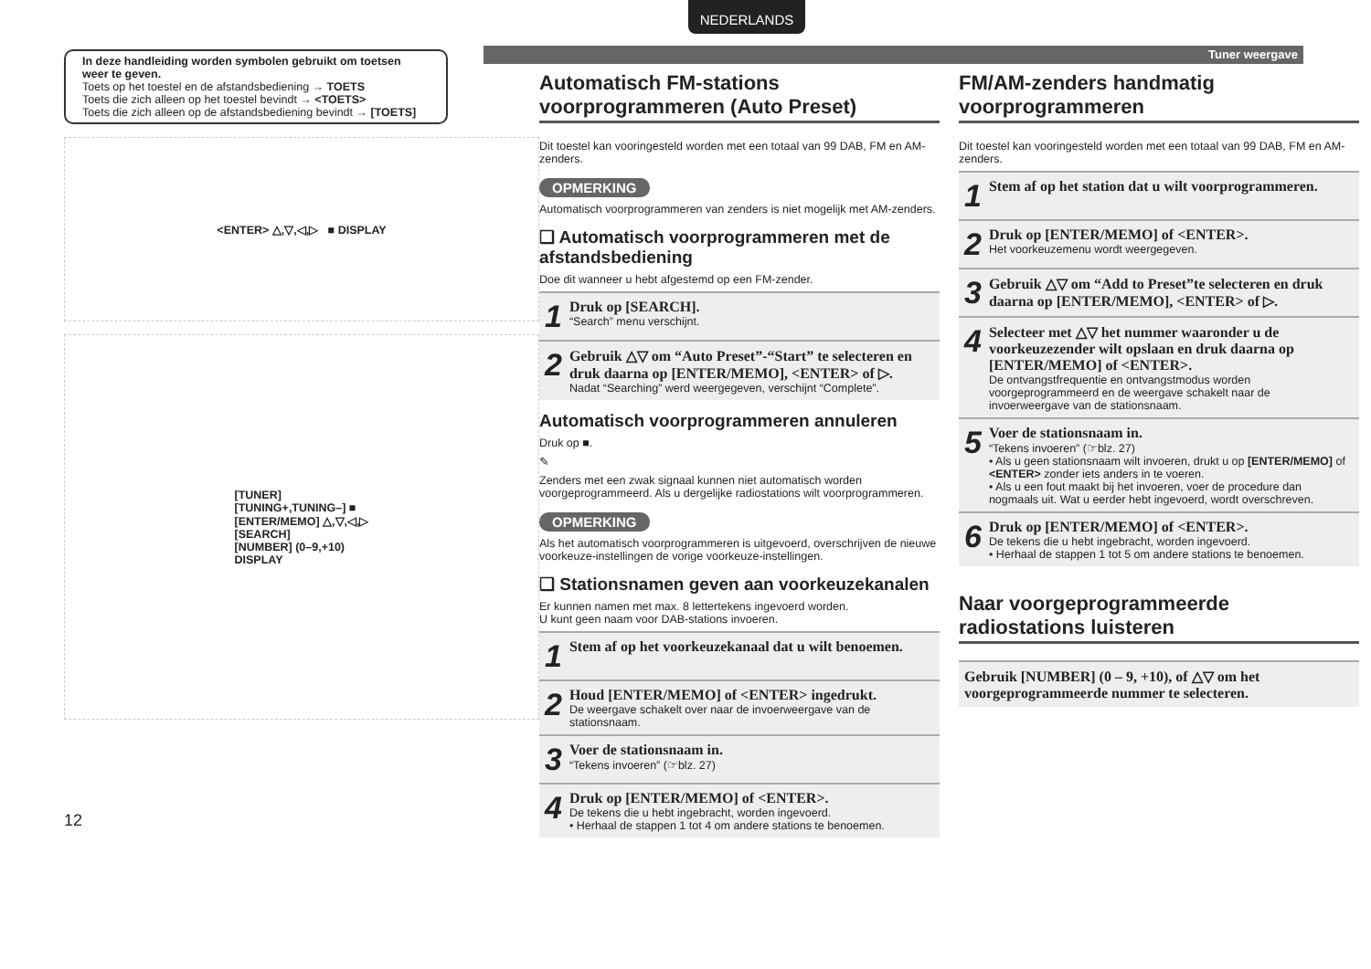NEDERLANDS
Tuner weergave
In deze handleiding worden symbolen gebruikt om toetsen weer te geven.
Toets op het toestel en de afstandsbediening → TOETS
Toets die zich alleen op het toestel bevindt → <TOETS>
Toets die zich alleen op de afstandsbediening bevindt → [TOETS]
<ENTER> △,▽,◁,▷ ■ DISPLAY
[TUNER]
[TUNING+,TUNING–] ■
[ENTER/MEMO] △,▽,◁,▷
[SEARCH]
[NUMBER] (0–9,+10)
DISPLAY
12
Automatisch FM-stations voorprogrammeren (Auto Preset)
Dit toestel kan vooringesteld worden met een totaal van 99 DAB, FM en AM-zenders.
OPMERKING
Automatisch voorprogrammeren van zenders is niet mogelijk met AM-zenders.
❑ Automatisch voorprogrammeren met de afstandsbediening
Doe dit wanneer u hebt afgestemd op een FM-zender.
1
Druk op [SEARCH].
“Search” menu verschijnt.
2
Gebruik △▽ om “Auto Preset”-“Start” te selecteren en druk daarna op [ENTER/MEMO], <ENTER> of ▷.
Nadat “Searching” werd weergegeven, verschijnt “Complete”.
Automatisch voorprogrammeren annuleren
Druk op ■.
✎
Zenders met een zwak signaal kunnen niet automatisch worden voorgeprogrammeerd. Als u dergelijke radiostations wilt voorprogrammeren.
OPMERKING
Als het automatisch voorprogrammeren is uitgevoerd, overschrijven de nieuwe voorkeuze-instellingen de vorige voorkeuze-instellingen.
❑ Stationsnamen geven aan voorkeuzekanalen
Er kunnen namen met max. 8 lettertekens ingevoerd worden.
U kunt geen naam voor DAB-stations invoeren.
1
Stem af op het voorkeuzekanaal dat u wilt benoemen.
2
Houd [ENTER/MEMO] of <ENTER> ingedrukt.
De weergave schakelt over naar de invoerweergave van de stationsnaam.
3
Voer de stationsnaam in.
“Tekens invoeren” (☞blz. 27)
4
Druk op [ENTER/MEMO] of <ENTER>.
De tekens die u hebt ingebracht, worden ingevoerd.
• Herhaal de stappen 1 tot 4 om andere stations te benoemen.
FM/AM-zenders handmatig voorprogrammeren
Dit toestel kan vooringesteld worden met een totaal van 99 DAB, FM en AM-zenders.
1
Stem af op het station dat u wilt voorprogrammeren.
2
Druk op [ENTER/MEMO] of <ENTER>.
Het voorkeuzemenu wordt weergegeven.
3
Gebruik △▽ om “Add to Preset”te selecteren en druk daarna op [ENTER/MEMO], <ENTER> of ▷.
4
Selecteer met △▽ het nummer waaronder u de voorkeuzezender wilt opslaan en druk daarna op [ENTER/MEMO] of <ENTER>.
De ontvangstfrequentie en ontvangstmodus worden voorgeprogrammeerd en de weergave schakelt naar de invoerweergave van de stationsnaam.
5
Voer de stationsnaam in.
“Tekens invoeren” (☞blz. 27)
• Als u geen stationsnaam wilt invoeren, drukt u op [ENTER/MEMO] of <ENTER> zonder iets anders in te voeren.
• Als u een fout maakt bij het invoeren, voer de procedure dan nogmaals uit. Wat u eerder hebt ingevoerd, wordt overschreven.
6
Druk op [ENTER/MEMO] of <ENTER>.
De tekens die u hebt ingebracht, worden ingevoerd.
• Herhaal de stappen 1 tot 5 om andere stations te benoemen.
Naar voorgeprogrammeerde radiostations luisteren
Gebruik [NUMBER] (0 – 9, +10), of △▽ om het voorgeprogrammeerde nummer te selecteren.